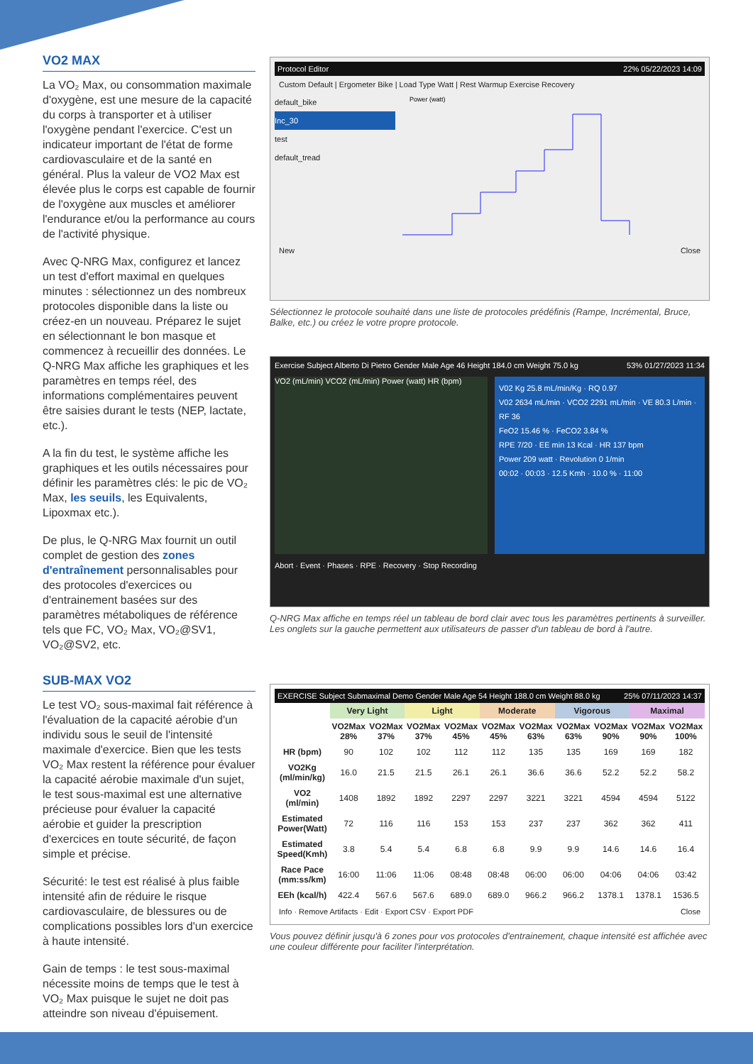VO2 MAX
La VO₂ Max, ou consommation maximale d'oxygène, est une mesure de la capacité du corps à transporter et à utiliser l'oxygène pendant l'exercice. C'est un indicateur important de l'état de forme cardiovasculaire et de la santé en général. Plus la valeur de VO2 Max est élevée plus le corps est capable de fournir de l'oxygène aux muscles et améliorer l'endurance et/ou la performance au cours de l'activité physique.
Avec Q-NRG Max, configurez et lancez un test d'effort maximal en quelques minutes : sélectionnez un des nombreux protocoles disponible dans la liste ou créez-en un nouveau. Préparez le sujet en sélectionnant le bon masque et commencez à recueillir des données. Le Q-NRG Max affiche les graphiques et les paramètres en temps réel, des informations complémentaires peuvent être saisies durant le tests (NEP, lactate, etc.).
A la fin du test, le système affiche les graphiques et les outils nécessaires pour définir les paramètres clés: le pic de VO₂ Max, les seuils, les Equivalents, Lipoxmax etc.).
De plus, le Q-NRG Max fournit un outil complet de gestion des zones d'entraînement personnalisables pour des protocoles d'exercices ou d'entrainement basées sur des paramètres métaboliques de référence tels que FC, VO₂ Max, VO₂@SV1, VO₂@SV2, etc.
SUB-MAX VO2
Le test VO₂ sous-maximal fait référence à l'évaluation de la capacité aérobie d'un individu sous le seuil de l'intensité maximale d'exercice. Bien que les tests VO₂ Max restent la référence pour évaluer la capacité aérobie maximale d'un sujet, le test sous-maximal est une alternative précieuse pour évaluer la capacité aérobie et guider la prescription d'exercices en toute sécurité, de façon simple et précise.
Sécurité: le test est réalisé à plus faible intensité afin de réduire le risque cardiovasculaire, de blessures ou de complications possibles lors d'un exercice à haute intensité.
Gain de temps : le test sous-maximal nécessite moins de temps que le test à VO₂ Max puisque le sujet ne doit pas atteindre son niveau d'épuisement.
Protocol Editor 22% 05/22/2023 14:09
Custom Default | Ergometer Bike | Load Type Watt | Rest Warmup Exercise Recovery
default_bike
Inc_30
test
default_tread
Power (watt)
New Close
Sélectionnez le protocole souhaité dans une liste de protocoles prédéfinis (Rampe, Incrémental, Bruce, Balke, etc.) ou créez le votre propre protocole.
Exercise Subject Alberto Di Pietro Gender Male Age 46 Height 184.0 cm Weight 75.0 kg 53% 01/27/2023 11:34
VO2 (mL/min) VCO2 (mL/min) Power (watt) HR (bpm)
V02 Kg 25.8 mL/min/Kg · RQ 0.97
V02 2634 mL/min · VCO2 2291 mL/min · VE 80.3 L/min · RF 36
FeO2 15.46 % · FeCO2 3.84 %
RPE 7/20 · EE min 13 Kcal · HR 137 bpm
Power 209 watt · Revolution 0 1/min
00:02 · 00:03 · 12.5 Kmh · 10.0 % · 11:00
Abort · Event · Phases · RPE · Recovery · Stop Recording
Q-NRG Max affiche en temps réel un tableau de bord clair avec tous les paramètres pertinents à surveiller. Les onglets sur la gauche permettent aux utilisateurs de passer d'un tableau de bord à l'autre.
EXERCISE Subject Submaximal Demo Gender Male Age 54 Height 188.0 cm Weight 88.0 kg 25% 07/11/2023 14:37
| | Very Light | | Light | | Moderate | | Vigorous | | Maximal | |
| --- | --- | --- | --- | --- | --- | --- | --- | --- | --- | --- |
| | VO2Max 28% | VO2Max 37% | VO2Max 37% | VO2Max 45% | VO2Max 45% | VO2Max 63% | VO2Max 63% | VO2Max 90% | VO2Max 90% | VO2Max 100% |
| HR (bpm) | 90 | 102 | 102 | 112 | 112 | 135 | 135 | 169 | 169 | 182 |
| VO2Kg (ml/min/kg) | 16.0 | 21.5 | 21.5 | 26.1 | 26.1 | 36.6 | 36.6 | 52.2 | 52.2 | 58.2 |
| VO2 (ml/min) | 1408 | 1892 | 1892 | 2297 | 2297 | 3221 | 3221 | 4594 | 4594 | 5122 |
| Estimated Power(Watt) | 72 | 116 | 116 | 153 | 153 | 237 | 237 | 362 | 362 | 411 |
| Estimated Speed(Kmh) | 3.8 | 5.4 | 5.4 | 6.8 | 6.8 | 9.9 | 9.9 | 14.6 | 14.6 | 16.4 |
| Race Pace (mm:ss/km) | 16:00 | 11:06 | 11:06 | 08:48 | 08:48 | 06:00 | 06:00 | 04:06 | 04:06 | 03:42 |
| EEh (kcal/h) | 422.4 | 567.6 | 567.6 | 689.0 | 689.0 | 966.2 | 966.2 | 1378.1 | 1378.1 | 1536.5 |
Info · Remove Artifacts · Edit · Export CSV · Export PDF Close
Vous pouvez définir jusqu'à 6 zones pour vos protocoles d'entrainement, chaque intensité est affichée avec une couleur différente pour faciliter l'interprétation.